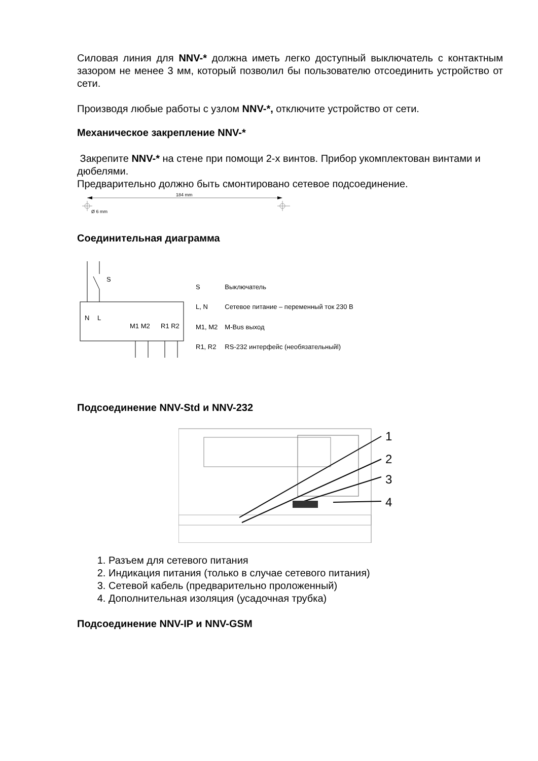Силовая линия для NNV-* должна иметь легко доступный выключатель с контактным зазором не менее 3 мм, который позволил бы пользователю отсоединить устройство от сети.
Производя любые работы с узлом NNV-*, отключите устройство от сети.
Механическое закрепление NNV-*
Закрепите NNV-* на стене при помощи 2-х винтов. Прибор укомплектован винтами и дюбелями.
Предварительно должно быть смонтировано сетевое подсоединение.
184 mm
Ø 6 mm
Соединительная диаграмма
S
N
L
M1 M2
R1 R2
| S | Выключатель |
| L, N | Сетевое питание – переменный ток 230 В |
| M1, M2 | M-Bus выход |
| R1, R2 | RS-232 интерфейс (необязательныйl) |
Подсоединение NNV-Std и NNV-232
1
2
3
4
1. Разъем для сетевого питания
2. Индикация питания (только в случае сетевого питания)
3. Сетевой кабель (предварительно проложенный)
4. Дополнительная изоляция (усадочная трубка)
Подсоединение NNV-IP и NNV-GSM